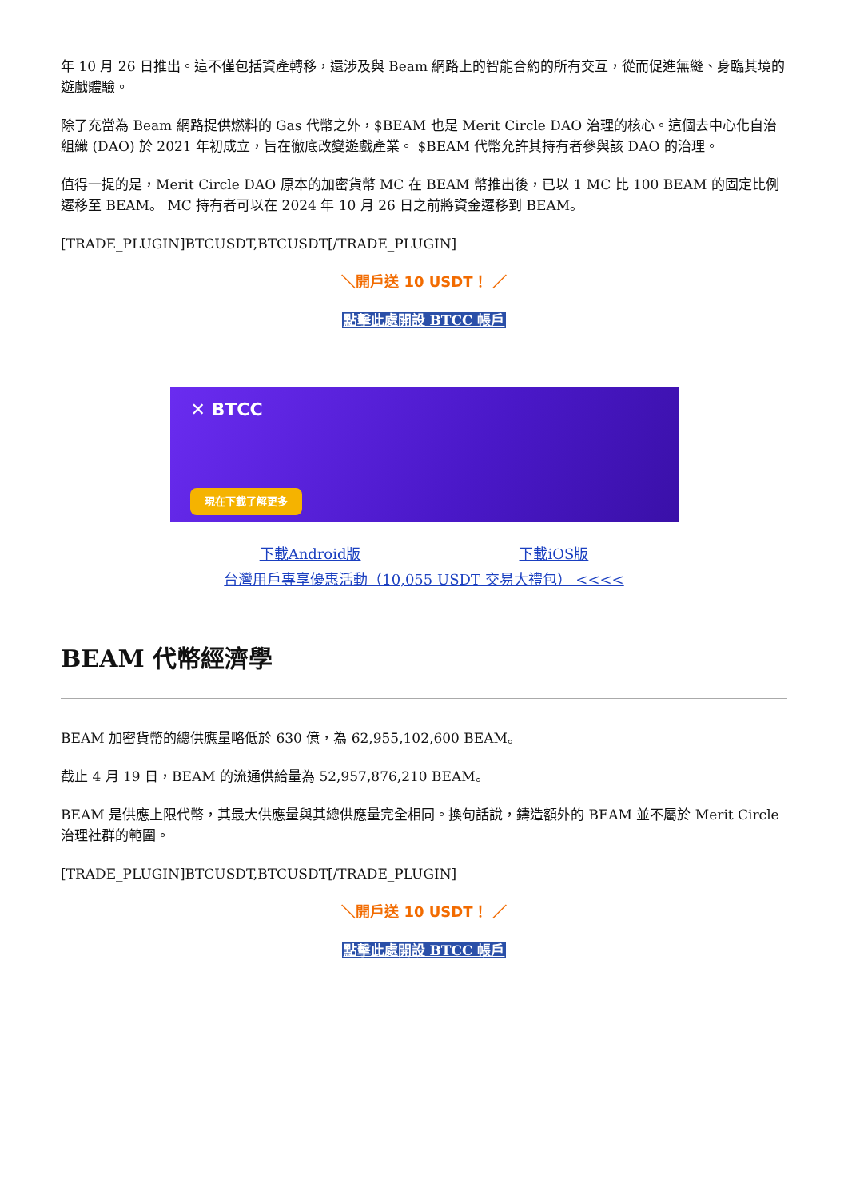年 10 月 26 日推出。這不僅包括資產轉移，還涉及與 Beam 網路上的智能合約的所有交互，從而促進無縫、身臨其境的遊戲體驗。
除了充當為 Beam 網路提供燃料的 Gas 代幣之外，$BEAM 也是 Merit Circle DAO 治理的核心。這個去中心化自治組織 (DAO) 於 2021 年初成立，旨在徹底改變遊戲產業。 $BEAM 代幣允許其持有者參與該 DAO 的治理。
值得一提的是，Merit Circle DAO 原本的加密貨幣 MC 在 BEAM 幣推出後，已以 1 MC 比 100 BEAM 的固定比例遷移至 BEAM。 MC 持有者可以在 2024 年 10 月 26 日之前將資金遷移到 BEAM。
[TRADE_PLUGIN]BTCUSDT,BTCUSDT[/TRADE_PLUGIN]
＼開戶送 10 USDT！ ／
點擊此處開設 BTCC 帳戶
✕ BTCC
現在下載了解更多
下載Android版           下載iOS版
台灣用戶專享優惠活動（10,055 USDT 交易大禮包） <<<<
BEAM 代幣經濟學
BEAM 加密貨幣的總供應量略低於 630 億，為 62,955,102,600 BEAM。
截止 4 月 19 日，BEAM 的流通供給量為 52,957,876,210 BEAM。
BEAM 是供應上限代幣，其最大供應量與其總供應量完全相同。換句話說，鑄造額外的 BEAM 並不屬於 Merit Circle 治理社群的範圍。
[TRADE_PLUGIN]BTCUSDT,BTCUSDT[/TRADE_PLUGIN]
＼開戶送 10 USDT！ ／
點擊此處開設 BTCC 帳戶